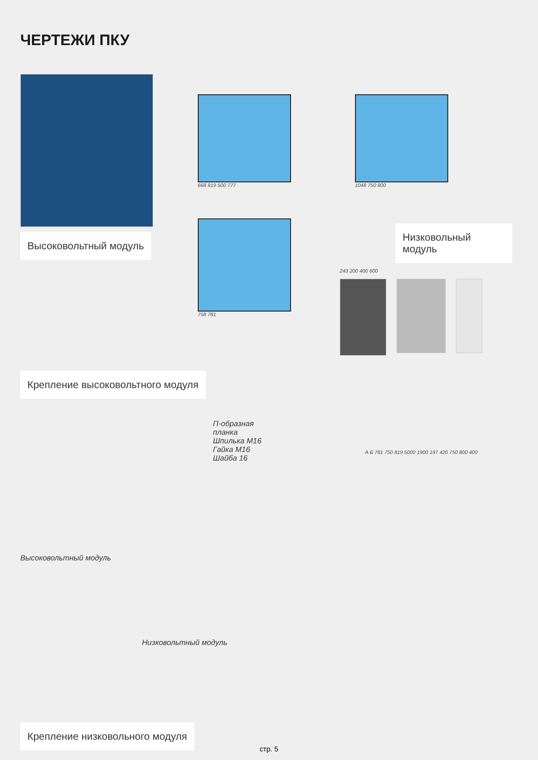ЧЕРТЕЖИ ПКУ
Высоковольтный модуль
668 819 500 777
758 781
1048 750 800
Низковольный модуль
243 200 400 600
Крепление высоковольтного модуля
П-образная планка
Шпилька М16
Гайка М16
Шайба 16
Высоковольтный модуль
Низковольтный модуль
А Б 781 750 819 5000 1900 197 420 750 800 400
Крепление низковольного модуля
стр. 5